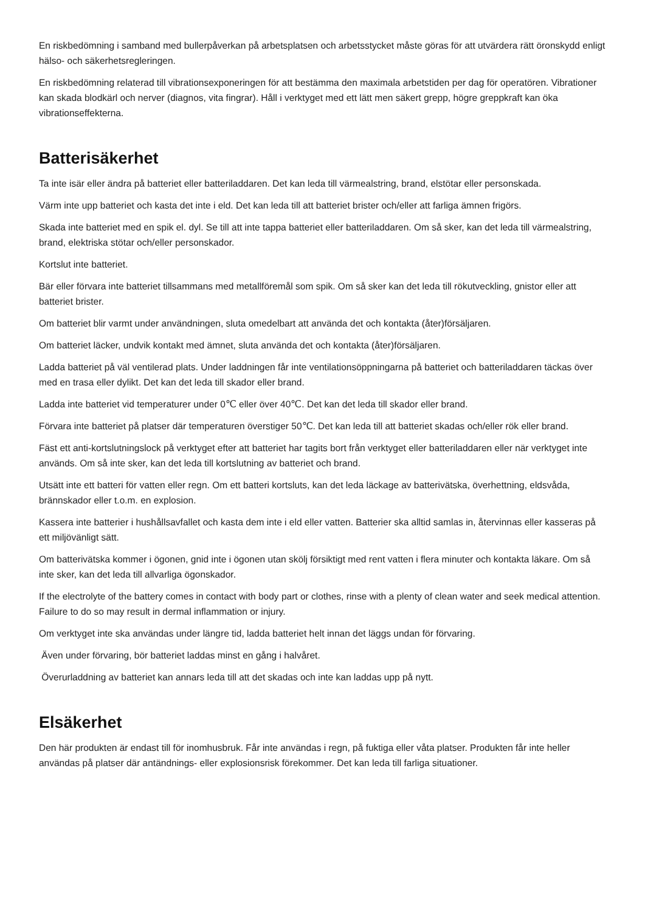En riskbedömning i samband med bullerpåverkan på arbetsplatsen och arbetsstycket måste göras för att utvärdera rätt öronskydd enligt hälso- och säkerhetsregleringen.
En riskbedömning relaterad till vibrationsexponeringen för att bestämma den maximala arbetstiden per dag för operatören. Vibrationer kan skada blodkärl och nerver (diagnos, vita fingrar). Håll i verktyget med ett lätt men säkert grepp, högre greppkraft kan öka vibrationseffekterna.
Batterisäkerhet
Ta inte isär eller ändra på batteriet eller batteriladdaren. Det kan leda till värmealstring, brand, elstötar eller personskada.
Värm inte upp batteriet och kasta det inte i eld. Det kan leda till att batteriet brister och/eller att farliga ämnen frigörs.
Skada inte batteriet med en spik el. dyl. Se till att inte tappa batteriet eller batteriladdaren. Om så sker, kan det leda till värmealstring, brand, elektriska stötar och/eller personskador.
Kortslut inte batteriet.
Bär eller förvara inte batteriet tillsammans med metallföremål som spik. Om så sker kan det leda till rökutveckling, gnistor eller att batteriet brister.
Om batteriet blir varmt under användningen, sluta omedelbart att använda det och kontakta (åter)försäljaren.
Om batteriet läcker, undvik kontakt med ämnet, sluta använda det och kontakta (åter)försäljaren.
Ladda batteriet på väl ventilerad plats. Under laddningen får inte ventilationsöppningarna på batteriet och batteriladdaren täckas över med en trasa eller dylikt. Det kan det leda till skador eller brand.
Ladda inte batteriet vid temperaturer under 0℃ eller över 40℃. Det kan det leda till skador eller brand.
Förvara inte batteriet på platser där temperaturen överstiger 50℃. Det kan leda till att batteriet skadas och/eller rök eller brand.
Fäst ett anti-kortslutningslock på verktyget efter att batteriet har tagits bort från verktyget eller batteriladdaren eller när verktyget inte används. Om så inte sker, kan det leda till kortslutning av batteriet och brand.
Utsätt inte ett batteri för vatten eller regn. Om ett batteri kortsluts, kan det leda läckage av batterivätska, överhettning, eldsvåda, brännskador eller t.o.m. en explosion.
Kassera inte batterier i hushållsavfallet och kasta dem inte i eld eller vatten. Batterier ska alltid samlas in, återvinnas eller kasseras på ett miljövänligt sätt.
Om batterivätska kommer i ögonen, gnid inte i ögonen utan skölj försiktigt med rent vatten i flera minuter och kontakta läkare. Om så inte sker, kan det leda till allvarliga ögonskador.
If the electrolyte of the battery comes in contact with body part or clothes, rinse with a plenty of clean water and seek medical attention. Failure to do so may result in dermal inflammation or injury.
Om verktyget inte ska användas under längre tid, ladda batteriet helt innan det läggs undan för förvaring.
Även under förvaring, bör batteriet laddas minst en gång i halvåret.
Överurladdning av batteriet kan annars leda till att det skadas och inte kan laddas upp på nytt.
Elsäkerhet
Den här produkten är endast till för inomhusbruk. Får inte användas i regn, på fuktiga eller våta platser. Produkten får inte heller användas på platser där antändnings- eller explosionsrisk förekommer. Det kan leda till farliga situationer.